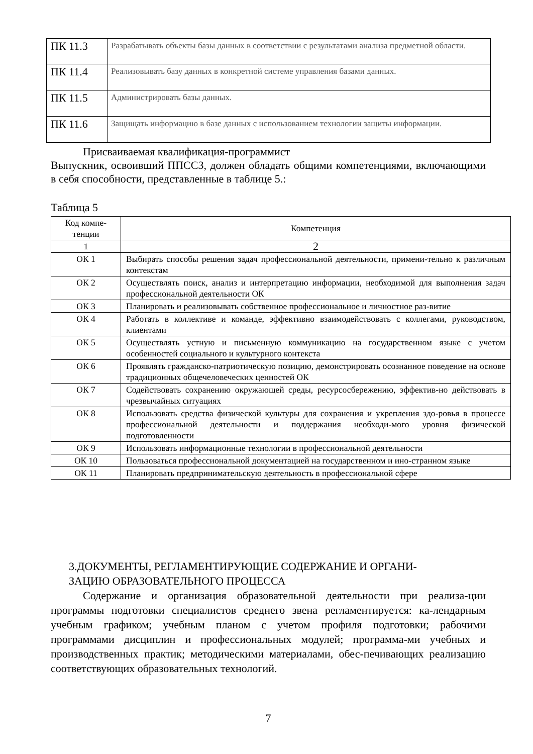| ПК 11.3 | Разрабатывать объекты базы данных в соответствии с результатами анализа предметной области. |
| ПК 11.4 | Реализовывать базу данных в конкретной системе управления базами данных. |
| ПК 11.5 | Администрировать базы данных. |
| ПК 11.6 | Защищать информацию в базе данных с использованием технологии защиты информации. |
Присваиваемая квалификация-программист
Выпускник, освоивший ППССЗ, должен обладать общими компетенциями, включающими в себя способности, представленные в таблице 5.:
Таблица 5
| Код компе- тенции | Компетенция |
| --- | --- |
| 1 | 2 |
| ОК 1 | Выбирать способы решения задач профессиональной деятельности, примени-тельно к различным контекстам |
| ОК 2 | Осуществлять поиск, анализ и интерпретацию информации, необходимой для выполнения задач профессиональной деятельности ОК |
| ОК 3 | Планировать и реализовывать собственное профессиональное и личностное раз-витие |
| ОК 4 | Работать в коллективе и команде, эффективно взаимодействовать с коллегами, руководством, клиентами |
| ОК 5 | Осуществлять устную и письменную коммуникацию на государственном языке с учетом особенностей социального и культурного контекста |
| ОК 6 | Проявлять гражданско-патриотическую позицию, демонстрировать осознанное поведение на основе традиционных общечеловеческих ценностей ОК |
| ОК 7 | Содействовать сохранению окружающей среды, ресурсосбережению, эффектив-но действовать в чрезвычайных ситуациях |
| ОК 8 | Использовать средства физической культуры для сохранения и укрепления здо-ровья в процессе профессиональной деятельности и поддержания необходи-мого уровня физической подготовленности |
| ОК 9 | Использовать информационные технологии в профессиональной деятельности |
| ОК 10 | Пользоваться профессиональной документацией на государственном и ино-странном языке |
| ОК 11 | Планировать предпринимательскую деятельность в профессиональной сфере |
3.ДОКУМЕНТЫ, РЕГЛАМЕНТИРУЮЩИЕ СОДЕРЖАНИЕ И ОРГАНИ-
ЗАЦИЮ ОБРАЗОВАТЕЛЬНОГО ПРОЦЕССА
Содержание и организация образовательной деятельности при реализа-ции программы подготовки специалистов среднего звена регламентируется: ка-лендарным учебным графиком; учебным планом с учетом профиля подготовки; рабочими программами дисциплин и профессиональных модулей; программа-ми учебных и производственных практик; методическими материалами, обес-печивающих реализацию соответствующих образовательных технологий.
7